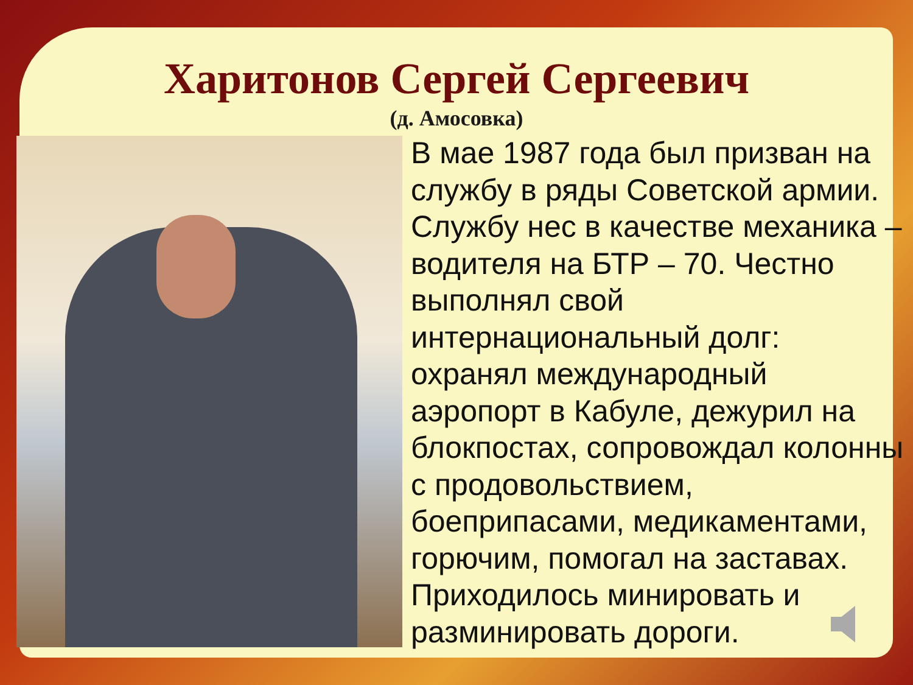Харитонов Сергей Сергеевич
(д. Амосовка)
В мае 1987 года был призван на службу в ряды Советской армии. Службу нес в качестве механика – водителя на БТР – 70. Честно выполнял свой интернациональный долг: охранял международный аэропорт в Кабуле, дежурил на блокпостах, сопровождал колонны с продовольствием, боеприпасами, медикаментами, горючим, помогал на заставах. Приходилось минировать и разминировать дороги.